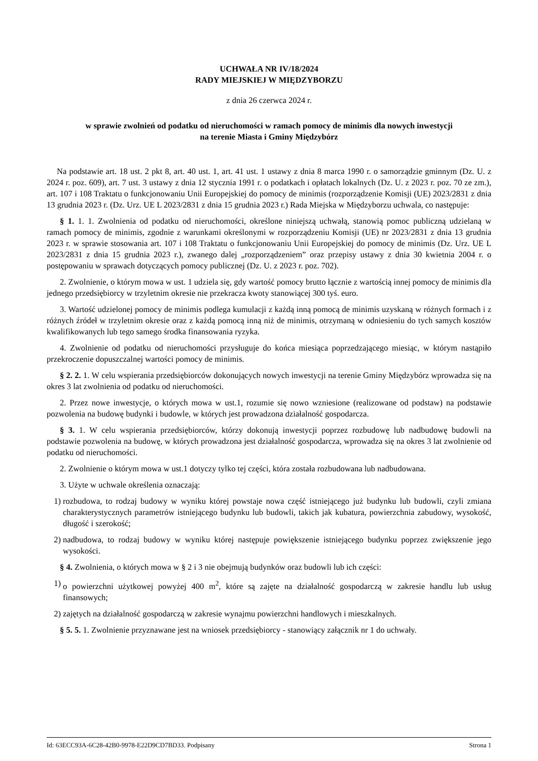UCHWAŁA NR IV/18/2024
RADY MIEJSKIEJ W MIĘDZYBORZU
z dnia 26 czerwca 2024 r.
w sprawie zwolnień od podatku od nieruchomości w ramach pomocy de minimis dla nowych inwestycji
na terenie Miasta i Gminy Międzybórz
Na podstawie art. 18 ust. 2 pkt 8, art. 40 ust. 1, art. 41 ust. 1 ustawy z dnia 8 marca 1990 r. o samorządzie gminnym (Dz. U. z 2024 r. poz. 609), art. 7 ust. 3 ustawy z dnia 12 stycznia 1991 r. o podatkach i opłatach lokalnych (Dz. U. z 2023 r. poz. 70 ze zm.), art. 107 i 108 Traktatu o funkcjonowaniu Unii Europejskiej do pomocy de minimis (rozporządzenie Komisji (UE) 2023/2831 z dnia 13 grudnia 2023 r. (Dz. Urz. UE L 2023/2831 z dnia 15 grudnia 2023 r.) Rada Miejska w Międzyborzu uchwala, co następuje:
§ 1. 1. 1. Zwolnienia od podatku od nieruchomości, określone niniejszą uchwałą, stanowią pomoc publiczną udzielaną w ramach pomocy de minimis, zgodnie z warunkami określonymi w rozporządzeniu Komisji (UE) nr 2023/2831 z dnia 13 grudnia 2023 r. w sprawie stosowania art. 107 i 108 Traktatu o funkcjonowaniu Unii Europejskiej do pomocy de minimis (Dz. Urz. UE L 2023/2831 z dnia 15 grudnia 2023 r.), zwanego dalej „rozporządzeniem” oraz przepisy ustawy z dnia 30 kwietnia 2004 r. o postępowaniu w sprawach dotyczących pomocy publicznej (Dz. U. z 2023 r. poz. 702).
2. Zwolnienie, o którym mowa w ust. 1 udziela się, gdy wartość pomocy brutto łącznie z wartością innej pomocy de minimis dla jednego przedsiębiorcy w trzyletnim okresie nie przekracza kwoty stanowiącej 300 tyś. euro.
3. Wartość udzielonej pomocy de minimis podlega kumulacji z każdą inną pomocą de minimis uzyskaną w różnych formach i z różnych źródeł w trzyletnim okresie oraz z każdą pomocą inną niż de minimis, otrzymaną w odniesieniu do tych samych kosztów kwalifikowanych lub tego samego środka finansowania ryzyka.
4. Zwolnienie od podatku od nieruchomości przysługuje do końca miesiąca poprzedzającego miesiąc, w którym nastąpiło przekroczenie dopuszczalnej wartości pomocy de minimis.
§ 2. 2. 1. W celu wspierania przedsiębiorców dokonujących nowych inwestycji na terenie Gminy Międzybórz wprowadza się na okres 3 lat zwolnienia od podatku od nieruchomości.
2. Przez nowe inwestycje, o których mowa w ust.1, rozumie się nowo wzniesione (realizowane od podstaw) na podstawie pozwolenia na budowę budynki i budowle, w których jest prowadzona działalność gospodarcza.
§ 3. 1. W celu wspierania przedsiębiorców, którzy dokonują inwestycji poprzez rozbudowę lub nadbudowę budowli na podstawie pozwolenia na budowę, w których prowadzona jest działalność gospodarcza, wprowadza się na okres 3 lat zwolnienie od podatku od nieruchomości.
2. Zwolnienie o którym mowa w ust.1 dotyczy tylko tej części, która została rozbudowana lub nadbudowana.
3. Użyte w uchwale określenia oznaczają:
1) rozbudowa, to rodzaj budowy w wyniku której powstaje nowa część istniejącego już budynku lub budowli, czyli zmiana charakterystycznych parametrów istniejącego budynku lub budowli, takich jak kubatura, powierzchnia zabudowy, wysokość, długość i szerokość;
2) nadbudowa, to rodzaj budowy w wyniku której następuje powiększenie istniejącego budynku poprzez zwiększenie jego wysokości.
§ 4. Zwolnienia, o których mowa w § 2 i 3 nie obejmują budynków oraz budowli lub ich części:
1) o powierzchni użytkowej powyżej 400 m<sup>2</sup>, które są zajęte na działalność gospodarczą w zakresie handlu lub usług finansowych;
2) zajętych na działalność gospodarczą w zakresie wynajmu powierzchni handlowych i mieszkalnych.
§ 5. 5. 1. Zwolnienie przyznawane jest na wniosek przedsiębiorcy - stanowiący załącznik nr 1 do uchwały.
Id: 63ECC93A-6C28-42B0-9978-E22D9CD7BD33. Podpisany Strona 1